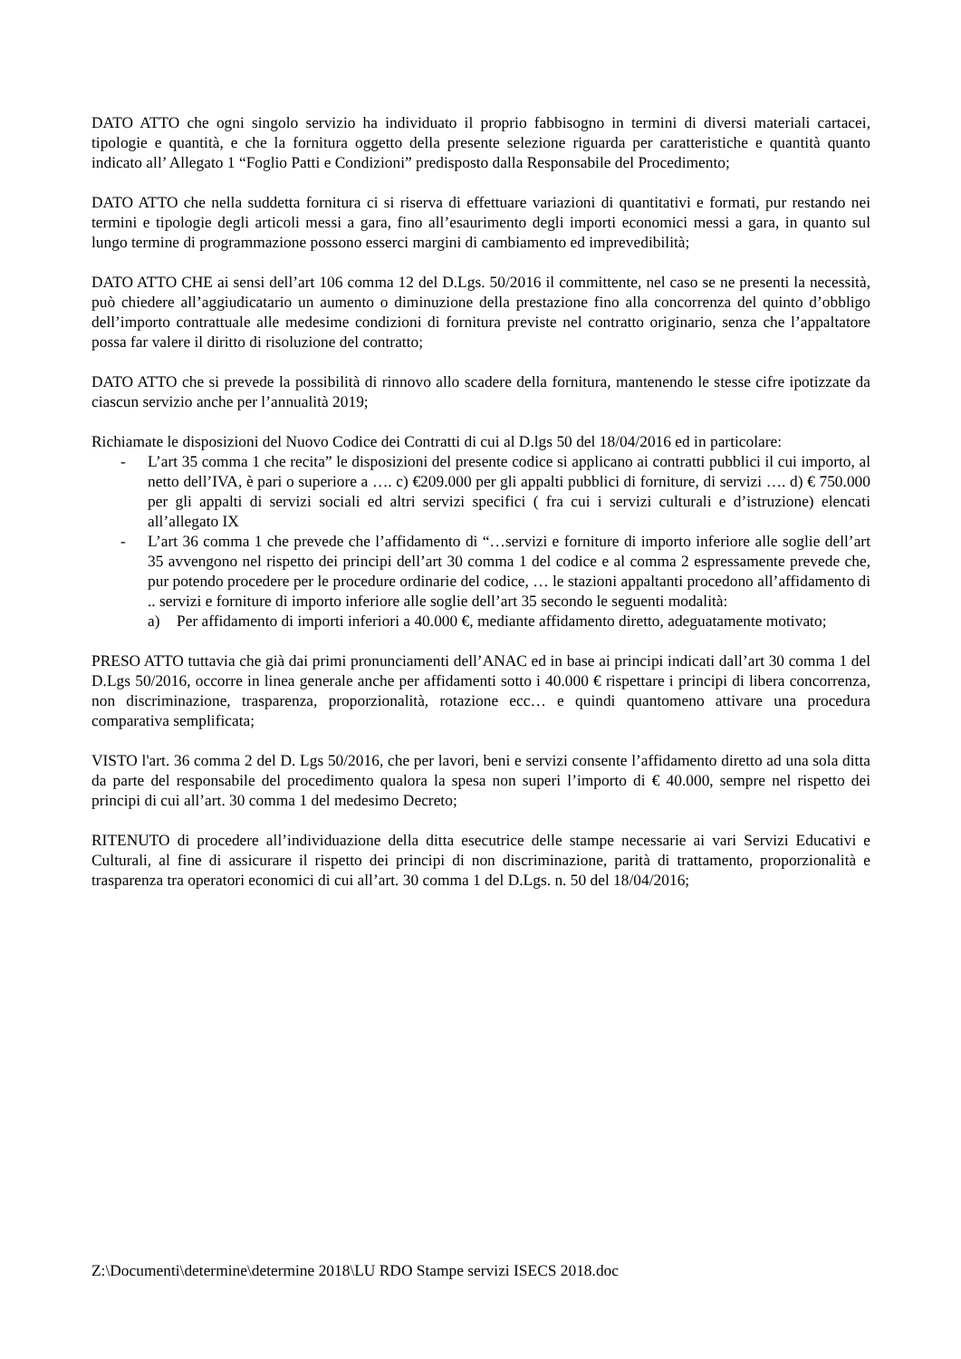DATO ATTO che ogni singolo servizio ha individuato il proprio fabbisogno in termini di diversi materiali cartacei, tipologie e quantità, e che la fornitura oggetto della presente selezione riguarda per caratteristiche e quantità quanto indicato all’ Allegato 1 “Foglio Patti e Condizioni” predisposto dalla Responsabile del Procedimento;
DATO ATTO che nella suddetta fornitura ci si riserva di effettuare variazioni di quantitativi e formati, pur restando nei termini e tipologie degli articoli messi a gara, fino all’esaurimento degli importi economici messi a gara, in quanto sul lungo termine di programmazione possono esserci margini di cambiamento ed imprevedibilità;
DATO ATTO CHE ai sensi dell’art 106 comma 12 del D.Lgs. 50/2016 il committente, nel caso se ne presenti la necessità, può chiedere all’aggiudicatario un aumento o diminuzione della prestazione fino alla concorrenza del quinto d’obbligo dell’importo contrattuale alle medesime condizioni di fornitura previste nel contratto originario, senza che l’appaltatore possa far valere il diritto di risoluzione del contratto;
DATO ATTO che si prevede la possibilità di rinnovo allo scadere della fornitura, mantenendo le stesse cifre ipotizzate da ciascun servizio anche per l’annualità 2019;
Richiamate le disposizioni del Nuovo Codice dei Contratti di cui al D.lgs 50 del 18/04/2016 ed in particolare:
- L’art 35 comma 1 che recita” le disposizioni del presente codice si applicano ai contratti pubblici il cui importo, al netto dell’IVA, è pari o superiore a …. c) €209.000 per gli appalti pubblici di forniture, di servizi …. d) € 750.000 per gli appalti di servizi sociali ed altri servizi specifici ( fra cui i servizi culturali e d’istruzione) elencati all’allegato IX
- L’art 36 comma 1 che prevede che l’affidamento di “…servizi e forniture di importo inferiore alle soglie dell’art 35 avvengono nel rispetto dei principi dell’art 30 comma 1 del codice e al comma 2 espressamente prevede che, pur potendo procedere per le procedure ordinarie del codice, … le stazioni appaltanti procedono all’affidamento di .. servizi e forniture di importo inferiore alle soglie dell’art 35 secondo le seguenti modalità:
a) Per affidamento di importi inferiori a 40.000 €, mediante affidamento diretto, adeguatamente motivato;
PRESO ATTO tuttavia che già dai primi pronunciamenti dell’ANAC ed in base ai principi indicati dall’art 30 comma 1 del D.Lgs 50/2016, occorre in linea generale anche per affidamenti sotto i 40.000 € rispettare i principi di libera concorrenza, non discriminazione, trasparenza, proporzionalità, rotazione ecc… e quindi quantomeno attivare una procedura comparativa semplificata;
VISTO l'art. 36 comma 2 del D. Lgs 50/2016, che per lavori, beni e servizi consente l’affidamento diretto ad una sola ditta da parte del responsabile del procedimento qualora la spesa non superi l’importo di € 40.000, sempre nel rispetto dei principi di cui all’art. 30 comma 1 del medesimo Decreto;
RITENUTO di procedere all’individuazione della ditta esecutrice delle stampe necessarie ai vari Servizi Educativi e Culturali, al fine di assicurare il rispetto dei principi di non discriminazione, parità di trattamento, proporzionalità e trasparenza tra operatori economici di cui all’art. 30 comma 1 del D.Lgs. n. 50 del 18/04/2016;
Z:\Documenti\determine\determine 2018\LU RDO Stampe servizi ISECS 2018.doc